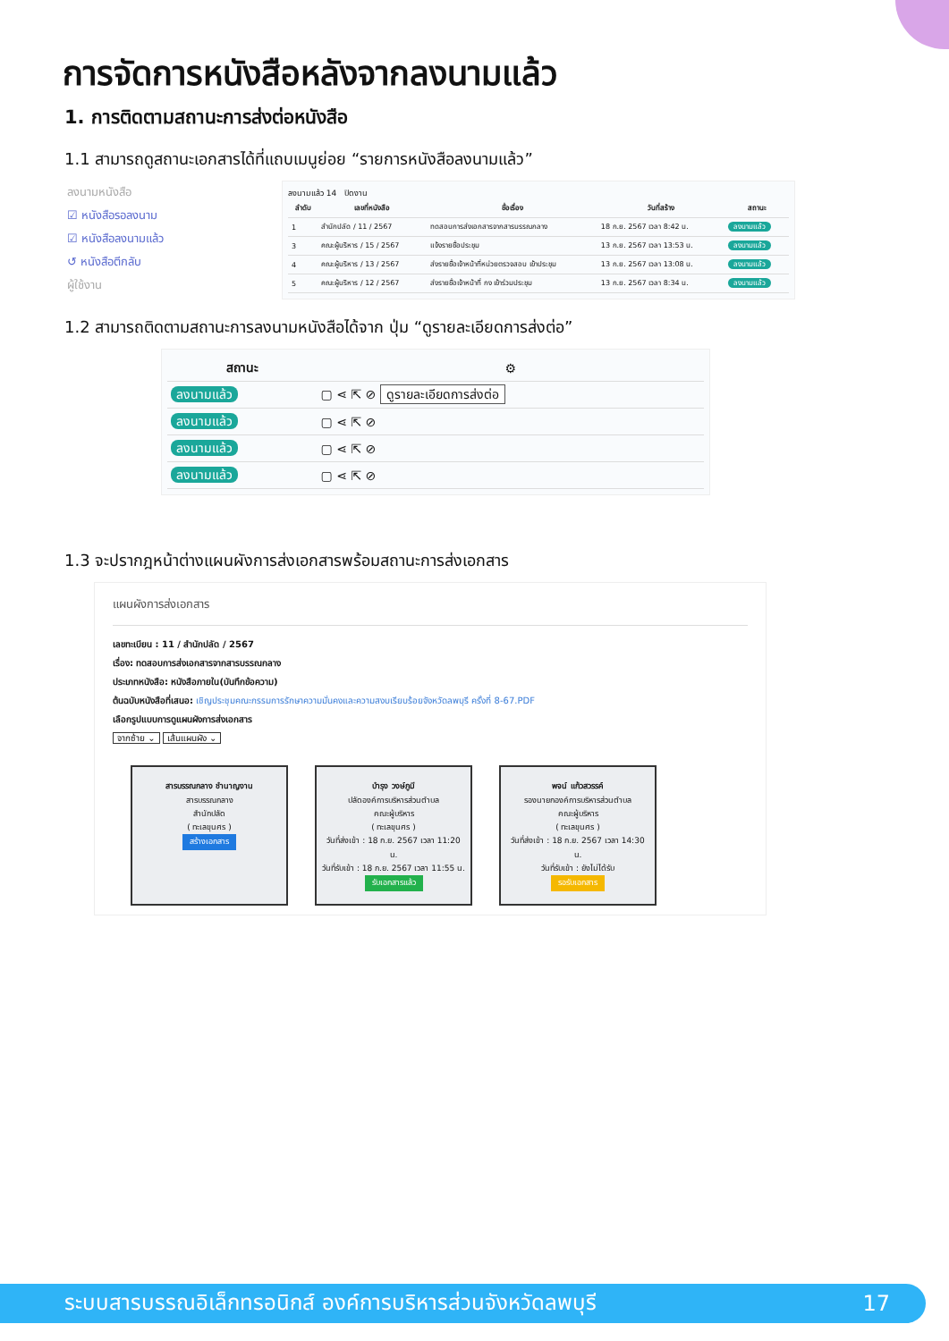การจัดการหนังสือหลังจากลงนามแล้ว
1. การติดตามสถานะการส่งต่อหนังสือ
1.1 สามารถดูสถานะเอกสารได้ที่แถบเมนูย่อย “รายการหนังสือลงนามแล้ว”
ลงนามหนังสือ
☑ หนังสือรอลงนาม
☑ หนังสือลงนามแล้ว
↺ หนังสือตีกลับ
ผู้ใช้งาน
ลงนามแล้ว 14 ปิดงาน
| ลำดับ | เลขที่หนังสือ | ชื่อเรื่อง | วันที่สร้าง | สถานะ |
| --- | --- | --- | --- | --- |
| 1 | สำนักปลัด / 11 / 2567 | ทดสอบการส่งเอกสารจากสารบรรณกลาง | 18 ก.ย. 2567 เวลา 8:42 น. | ลงนามแล้ว |
| 3 | คณะผู้บริหาร / 15 / 2567 | แจ้งรายชื่อประชุม | 13 ก.ย. 2567 เวลา 13:53 น. | ลงนามแล้ว |
| 4 | คณะผู้บริหาร / 13 / 2567 | ส่งรายชื่อเจ้าหน้าที่หน่วยตรวจสอบ เข้าประชุม | 13 ก.ย. 2567 เวลา 13:08 น. | ลงนามแล้ว |
| 5 | คณะผู้บริหาร / 12 / 2567 | ส่งรายชื่อเจ้าหน้าที่ กง เข้าร่วมประชุม | 13 ก.ย. 2567 เวลา 8:34 น. | ลงนามแล้ว |
1.2 สามารถติดตามสถานะการลงนามหนังสือได้จาก ปุ่ม “ดูรายละเอียดการส่งต่อ”
| สถานะ | ⚙ |
| --- | --- |
| ลงนามแล้ว | ▢ ⋖ ⇱ ⊘ ดูรายละเอียดการส่งต่อ |
| ลงนามแล้ว | ▢ ⋖ ⇱ ⊘ |
| ลงนามแล้ว | ▢ ⋖ ⇱ ⊘ |
| ลงนามแล้ว | ▢ ⋖ ⇱ ⊘ |
1.3 จะปรากฎหน้าต่างแผนผังการส่งเอกสารพร้อมสถานะการส่งเอกสาร
แผนผังการส่งเอกสาร
เลขทะเบียน : 11 / สำนักปลัด / 2567
เรื่อง: ทดสอบการส่งเอกสารจากสารบรรณกลาง
ประเภทหนังสือ: หนังสือภายใน(บันทึกข้อความ)
ต้นฉบับหนังสือที่เสนอ: เชิญประชุมคณะกรรมการรักษาความมั่นคงและความสงบเรียบร้อยจังหวัดลพบุรี ครั้งที่ 8-67.PDF
เลือกรูปแบบการดูแผนผังการส่งเอกสาร
จากซ้าย ⌄ เส้นแผนผัง ⌄
สารบรรณกลาง ชำนาญงาน
สารบรรณกลาง
สำนักปลัด
( ทะเลขุนศร )
สร้างเอกสาร
บำรุง วงษ์ภูมี
ปลัดองค์การบริหารส่วนตำบล
คณะผู้บริหาร
( ทะเลขุนศร )
วันที่ส่งเข้า : 18 ก.ย. 2567 เวลา 11:20 น.
วันที่รับเข้า : 18 ก.ย. 2567 เวลา 11:55 น.
รับเอกสารแล้ว
พจน์ แก้วสวรรค์
รองนายกองค์การบริหารส่วนตำบล
คณะผู้บริหาร
( ทะเลขุนศร )
วันที่ส่งเข้า : 18 ก.ย. 2567 เวลา 14:30 น.
วันที่รับเข้า : ยังไม่ได้รับ
รอรับเอกสาร
ระบบสารบรรณอิเล็กทรอนิกส์ องค์การบริหารส่วนจังหวัดลพบุรี 17